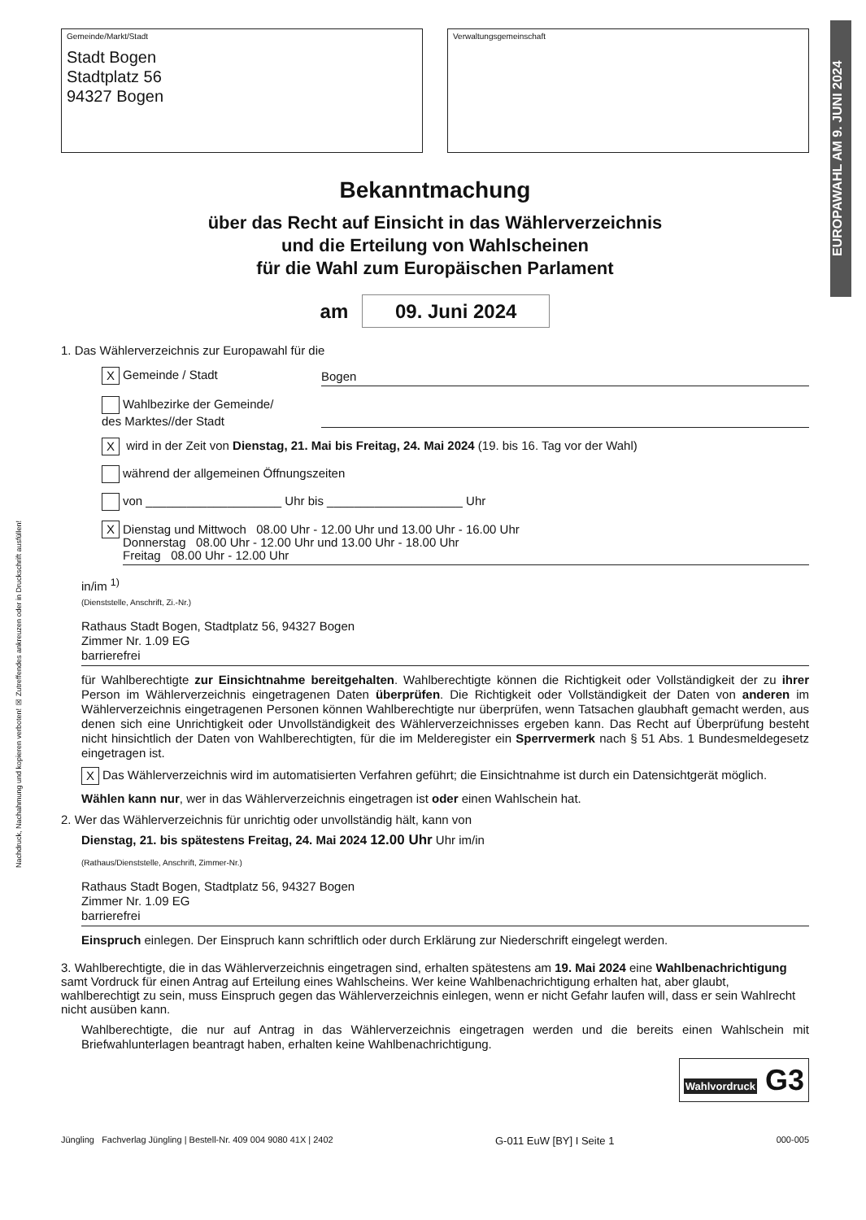EUROPAWAHL AM 9. JUNI 2024
Nachdruck, Nachahmung und kopieren verboten! ☒ Zutreffendes ankreuzen oder in Druckschrift ausfüllen!
Gemeinde/Markt/Stadt
Stadt Bogen
Stadtplatz 56
94327 Bogen
Verwaltungsgemeinschaft
Bekanntmachung
über das Recht auf Einsicht in das Wählerverzeichnis
und die Erteilung von Wahlscheinen
für die Wahl zum Europäischen Parlament
am 09. Juni 2024
1. Das Wählerverzeichnis zur Europawahl für die
X Gemeinde / Stadt Bogen
Wahlbezirke der Gemeinde/
des Marktes//der Stadt
X wird in der Zeit von Dienstag, 21. Mai bis Freitag, 24. Mai 2024 (19. bis 16. Tag vor der Wahl)
während der allgemeinen Öffnungszeiten
von ____________________ Uhr bis ____________________ Uhr
X
Dienstag und Mittwoch 08.00 Uhr - 12.00 Uhr und 13.00 Uhr - 16.00 Uhr
Donnerstag 08.00 Uhr - 12.00 Uhr und 13.00 Uhr - 18.00 Uhr
Freitag 08.00 Uhr - 12.00 Uhr
in/im <sup>1)</sup>
(Dienststelle, Anschrift, Zi.-Nr.)
Rathaus Stadt Bogen, Stadtplatz 56, 94327 Bogen
Zimmer Nr. 1.09 EG
barrierefrei
für Wahlberechtigte zur Einsichtnahme bereitgehalten. Wahlberechtigte können die Richtigkeit oder Vollständigkeit der zu ihrer Person im Wählerverzeichnis eingetragenen Daten überprüfen. Die Richtigkeit oder Vollständigkeit der Daten von anderen im Wählerverzeichnis eingetragenen Personen können Wahlberechtigte nur überprüfen, wenn Tatsachen glaubhaft gemacht werden, aus denen sich eine Unrichtigkeit oder Unvollständigkeit des Wählerverzeichnisses ergeben kann. Das Recht auf Überprüfung besteht nicht hinsichtlich der Daten von Wahlberechtigten, für die im Melderegister ein Sperrvermerk nach § 51 Abs. 1 Bundesmeldegesetz eingetragen ist.
X Das Wählerverzeichnis wird im automatisierten Verfahren geführt; die Einsichtnahme ist durch ein Datensichtgerät möglich.
Wählen kann nur, wer in das Wählerverzeichnis eingetragen ist oder einen Wahlschein hat.
2. Wer das Wählerverzeichnis für unrichtig oder unvollständig hält, kann von
Dienstag, 21. bis spätestens Freitag, 24. Mai 2024 12.00 Uhr Uhr im/in
(Rathaus/Dienststelle, Anschrift, Zimmer-Nr.)
Rathaus Stadt Bogen, Stadtplatz 56, 94327 Bogen
Zimmer Nr. 1.09 EG
barrierefrei
Einspruch einlegen. Der Einspruch kann schriftlich oder durch Erklärung zur Niederschrift eingelegt werden.
3. Wahlberechtigte, die in das Wählerverzeichnis eingetragen sind, erhalten spätestens am 19. Mai 2024 eine Wahlbenachrichtigung samt Vordruck für einen Antrag auf Erteilung eines Wahlscheins. Wer keine Wahlbenachrichtigung erhalten hat, aber glaubt, wahlberechtigt zu sein, muss Einspruch gegen das Wählerverzeichnis einlegen, wenn er nicht Gefahr laufen will, dass er sein Wahlrecht nicht ausüben kann.
Wahlberechtigte, die nur auf Antrag in das Wählerverzeichnis eingetragen werden und die bereits einen Wahlschein mit Briefwahlunterlagen beantragt haben, erhalten keine Wahlbenachrichtigung.
Wahlvordruck G3
Jüngling Fachverlag Jüngling | Bestell-Nr. 409 004 9080 41X | 2402 G-011 EuW [BY] I Seite 1 000-005